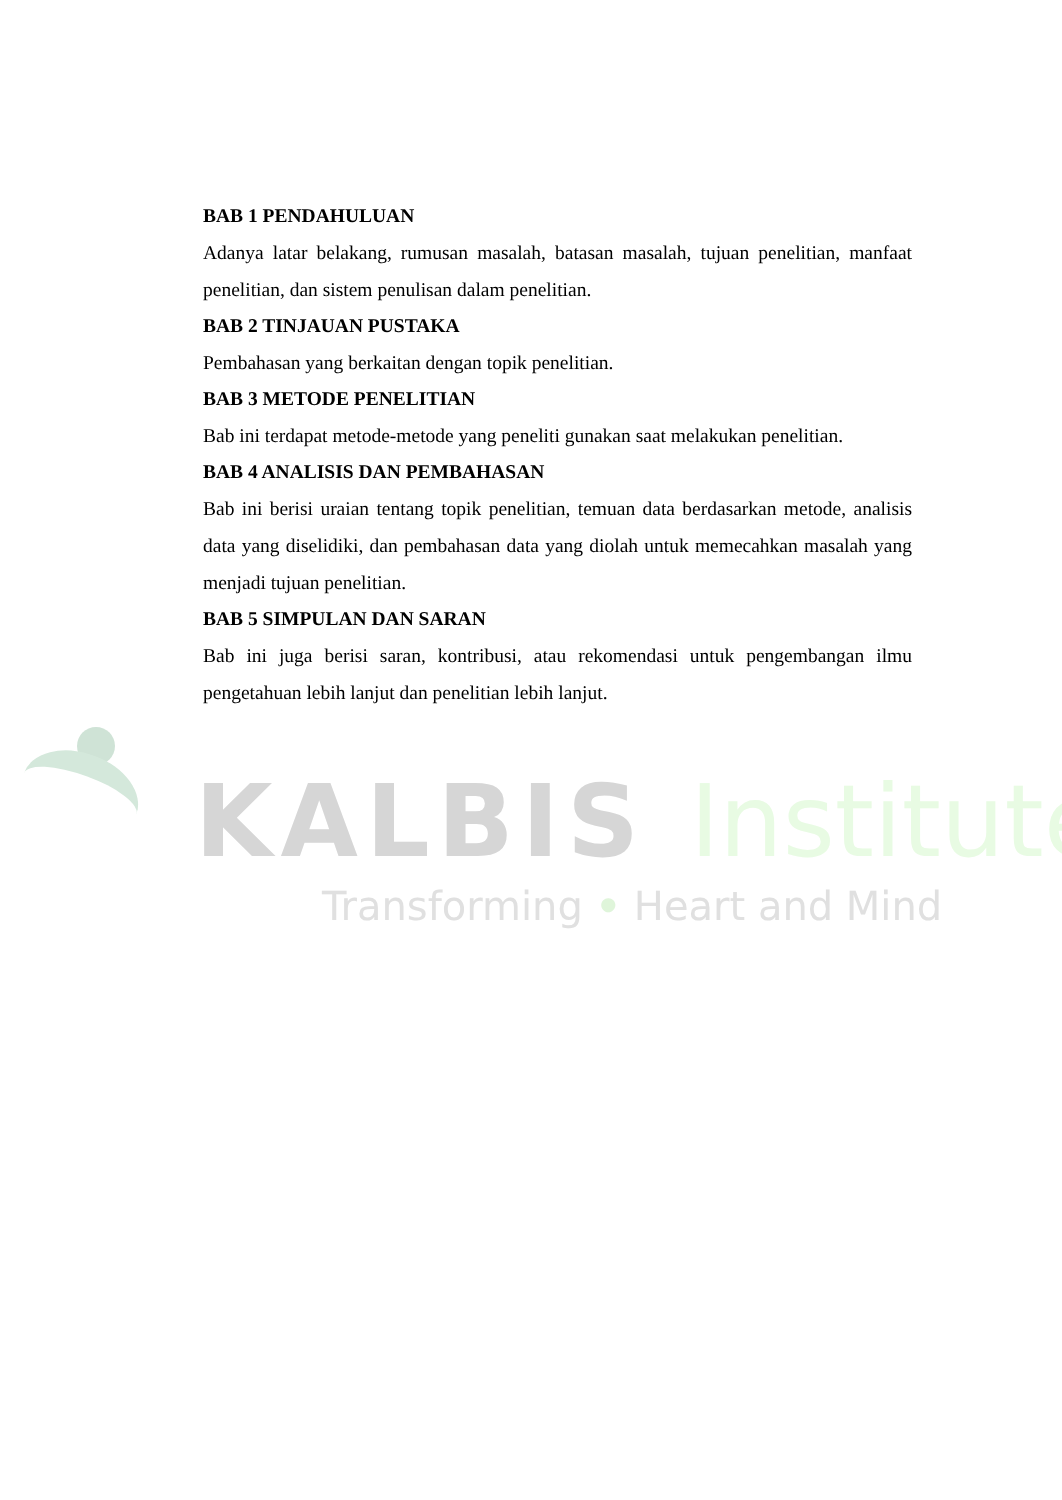BAB 1 PENDAHULUAN
Adanya latar belakang, rumusan masalah, batasan masalah, tujuan penelitian, manfaat penelitian, dan sistem penulisan dalam penelitian.
BAB 2 TINJAUAN PUSTAKA
Pembahasan yang berkaitan dengan topik penelitian.
BAB 3 METODE PENELITIAN
Bab ini terdapat metode-metode yang peneliti gunakan saat melakukan penelitian.
BAB 4 ANALISIS DAN PEMBAHASAN
Bab ini berisi uraian tentang topik penelitian, temuan data berdasarkan metode, analisis data yang diselidiki, dan pembahasan data yang diolah untuk memecahkan masalah yang menjadi tujuan penelitian.
BAB 5 SIMPULAN DAN SARAN
Bab ini juga berisi saran, kontribusi, atau rekomendasi untuk pengembangan ilmu pengetahuan lebih lanjut dan penelitian lebih lanjut.
KALBIS Institute
Transforming • Heart and Mind